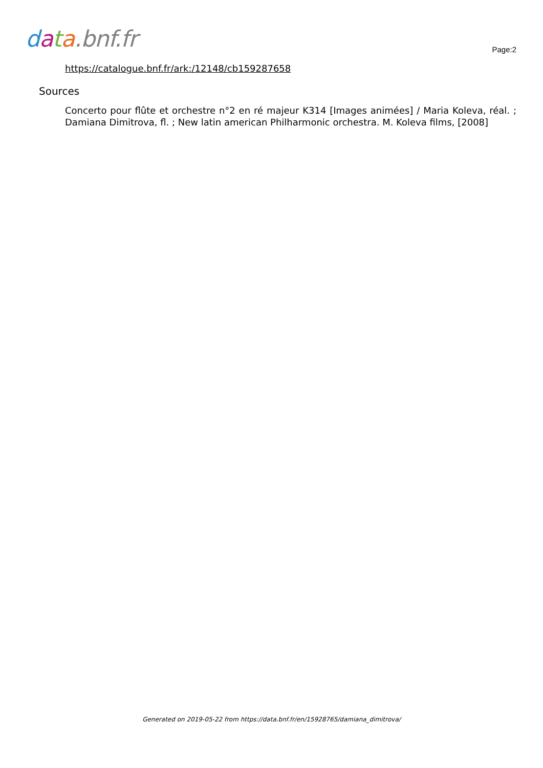data.bnf.fr
Page:2
https://catalogue.bnf.fr/ark:/12148/cb159287658
Sources
Concerto pour flûte et orchestre n°2 en ré majeur K314 [Images animées] / Maria Koleva, réal. ; Damiana Dimitrova, fl. ; New latin american Philharmonic orchestra. M. Koleva films, [2008]
Generated on 2019-05-22 from https://data.bnf.fr/en/15928765/damiana_dimitrova/